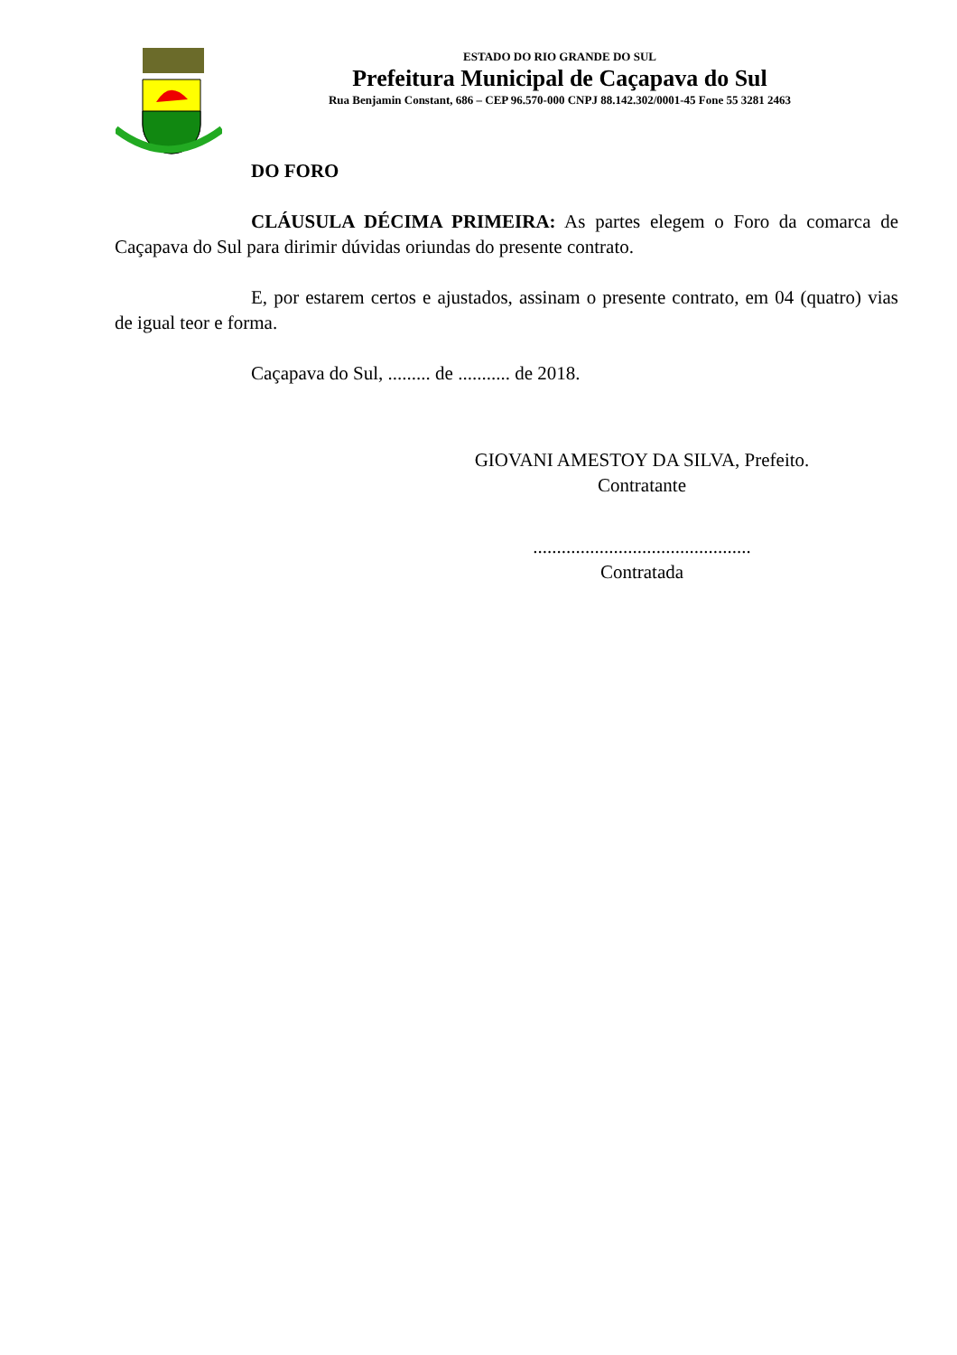ESTADO DO RIO GRANDE DO SUL
Prefeitura Municipal de Caçapava do Sul
Rua Benjamin Constant, 686 – CEP 96.570-000 CNPJ 88.142.302/0001-45 Fone 55 3281 2463
DO FORO
CLÁUSULA DÉCIMA PRIMEIRA: As partes elegem o Foro da comarca de Caçapava do Sul para dirimir dúvidas oriundas do presente contrato.
E, por estarem certos e ajustados, assinam o presente contrato, em 04 (quatro) vias de igual teor e forma.
Caçapava do Sul, ......... de ........... de 2018.
GIOVANI AMESTOY DA SILVA, Prefeito.
Contratante
..............................................
Contratada